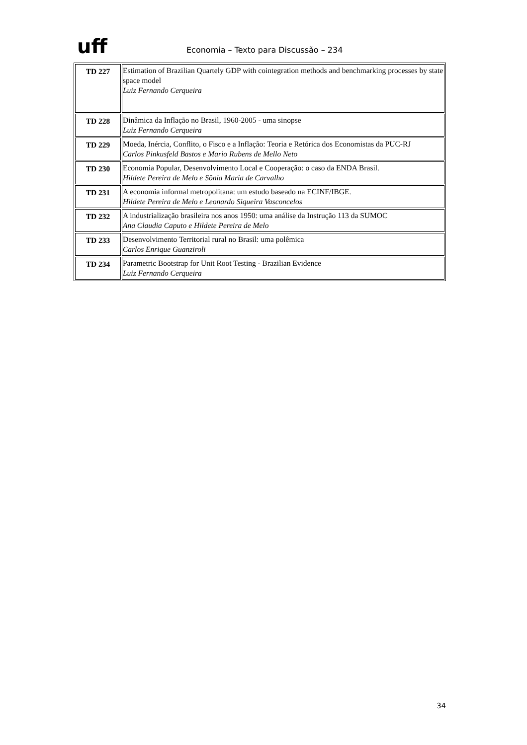uff
Economia – Texto para Discussão – 234
| TD 227 | Estimation of Brazilian Quartely GDP with cointegration methods and benchmarking processes by state space model Luiz Fernando Cerqueira |
| TD 228 | Dinâmica da Inflação no Brasil, 1960-2005 - uma sinopse Luiz Fernando Cerqueira |
| TD 229 | Moeda, Inércia, Conflito, o Fisco e a Inflação: Teoria e Retórica dos Economistas da PUC-RJ Carlos Pinkusfeld Bastos e Mario Rubens de Mello Neto |
| TD 230 | Economia Popular, Desenvolvimento Local e Cooperação: o caso da ENDA Brasil. Hildete Pereira de Melo e Sônia Maria de Carvalho |
| TD 231 | A economia informal metropolitana: um estudo baseado na ECINF/IBGE. Hildete Pereira de Melo e Leonardo Siqueira Vasconcelos |
| TD 232 | A industrialização brasileira nos anos 1950: uma análise da Instrução 113 da SUMOC Ana Claudia Caputo e Hildete Pereira de Melo |
| TD 233 | Desenvolvimento Territorial rural no Brasil: uma polêmica Carlos Enrique Guanziroli |
| TD 234 | Parametric Bootstrap for Unit Root Testing - Brazilian Evidence Luiz Fernando Cerqueira |
34